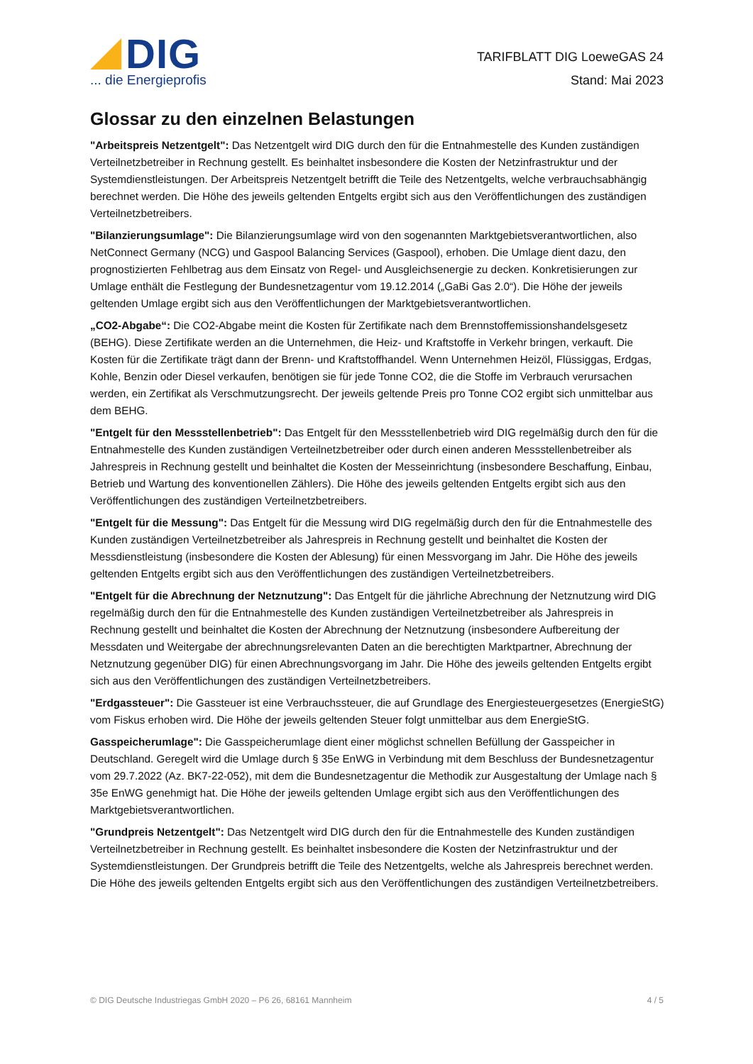DIG
... die Energieprofis
TARIFBLATT DIG LoeweGAS 24
Stand: Mai 2023
Glossar zu den einzelnen Belastungen
"Arbeitspreis Netzentgelt": Das Netzentgelt wird DIG durch den für die Entnahmestelle des Kunden zuständigen Verteilnetzbetreiber in Rechnung gestellt. Es beinhaltet insbesondere die Kosten der Netzinfrastruktur und der Systemdienstleistungen. Der Arbeitspreis Netzentgelt betrifft die Teile des Netzentgelts, welche verbrauchsabhängig berechnet werden. Die Höhe des jeweils geltenden Entgelts ergibt sich aus den Veröffentlichungen des zuständigen Verteilnetzbetreibers.
"Bilanzierungsumlage": Die Bilanzierungsumlage wird von den sogenannten Marktgebietsverantwortlichen, also NetConnect Germany (NCG) und Gaspool Balancing Services (Gaspool), erhoben. Die Umlage dient dazu, den prognostizierten Fehlbetrag aus dem Einsatz von Regel- und Ausgleichsenergie zu decken. Konkretisierungen zur Umlage enthält die Festlegung der Bundesnetzagentur vom 19.12.2014 („GaBi Gas 2.0“). Die Höhe der jeweils geltenden Umlage ergibt sich aus den Veröffentlichungen der Marktgebietsverantwortlichen.
„CO2-Abgabe“: Die CO2-Abgabe meint die Kosten für Zertifikate nach dem Brennstoffemissionshandelsgesetz (BEHG). Diese Zertifikate werden an die Unternehmen, die Heiz- und Kraftstoffe in Verkehr bringen, verkauft. Die Kosten für die Zertifikate trägt dann der Brenn- und Kraftstoffhandel. Wenn Unternehmen Heizöl, Flüssiggas, Erdgas, Kohle, Benzin oder Diesel verkaufen, benötigen sie für jede Tonne CO2, die die Stoffe im Verbrauch verursachen werden, ein Zertifikat als Verschmutzungsrecht. Der jeweils geltende Preis pro Tonne CO2 ergibt sich unmittelbar aus dem BEHG.
"Entgelt für den Messstellenbetrieb": Das Entgelt für den Messstellenbetrieb wird DIG regelmäßig durch den für die Entnahmestelle des Kunden zuständigen Verteilnetzbetreiber oder durch einen anderen Messstellenbetreiber als Jahrespreis in Rechnung gestellt und beinhaltet die Kosten der Messeinrichtung (insbesondere Beschaffung, Einbau, Betrieb und Wartung des konventionellen Zählers). Die Höhe des jeweils geltenden Entgelts ergibt sich aus den Veröffentlichungen des zuständigen Verteilnetzbetreibers.
"Entgelt für die Messung": Das Entgelt für die Messung wird DIG regelmäßig durch den für die Entnahmestelle des Kunden zuständigen Verteilnetzbetreiber als Jahrespreis in Rechnung gestellt und beinhaltet die Kosten der Messdienstleistung (insbesondere die Kosten der Ablesung) für einen Messvorgang im Jahr. Die Höhe des jeweils geltenden Entgelts ergibt sich aus den Veröffentlichungen des zuständigen Verteilnetzbetreibers.
"Entgelt für die Abrechnung der Netznutzung": Das Entgelt für die jährliche Abrechnung der Netznutzung wird DIG regelmäßig durch den für die Entnahmestelle des Kunden zuständigen Verteilnetzbetreiber als Jahrespreis in Rechnung gestellt und beinhaltet die Kosten der Abrechnung der Netznutzung (insbesondere Aufbereitung der Messdaten und Weitergabe der abrechnungsrelevanten Daten an die berechtigten Marktpartner, Abrechnung der Netznutzung gegenüber DIG) für einen Abrechnungsvorgang im Jahr. Die Höhe des jeweils geltenden Entgelts ergibt sich aus den Veröffentlichungen des zuständigen Verteilnetzbetreibers.
"Erdgassteuer": Die Gassteuer ist eine Verbrauchssteuer, die auf Grundlage des Energiesteuergesetzes (EnergieStG) vom Fiskus erhoben wird. Die Höhe der jeweils geltenden Steuer folgt unmittelbar aus dem EnergieStG.
Gasspeicherumlage": Die Gasspeicherumlage dient einer möglichst schnellen Befüllung der Gasspeicher in Deutschland. Geregelt wird die Umlage durch § 35e EnWG in Verbindung mit dem Beschluss der Bundesnetzagentur vom 29.7.2022 (Az. BK7-22-052), mit dem die Bundesnetzagentur die Methodik zur Ausgestaltung der Umlage nach § 35e EnWG genehmigt hat. Die Höhe der jeweils geltenden Umlage ergibt sich aus den Veröffentlichungen des Marktgebietsverantwortlichen.
"Grundpreis Netzentgelt": Das Netzentgelt wird DIG durch den für die Entnahmestelle des Kunden zuständigen Verteilnetzbetreiber in Rechnung gestellt. Es beinhaltet insbesondere die Kosten der Netzinfrastruktur und der Systemdienstleistungen. Der Grundpreis betrifft die Teile des Netzentgelts, welche als Jahrespreis berechnet werden. Die Höhe des jeweils geltenden Entgelts ergibt sich aus den Veröffentlichungen des zuständigen Verteilnetzbetreibers.
© DIG Deutsche Industriegas GmbH 2020 – P6 26, 68161 Mannheim 4 / 5